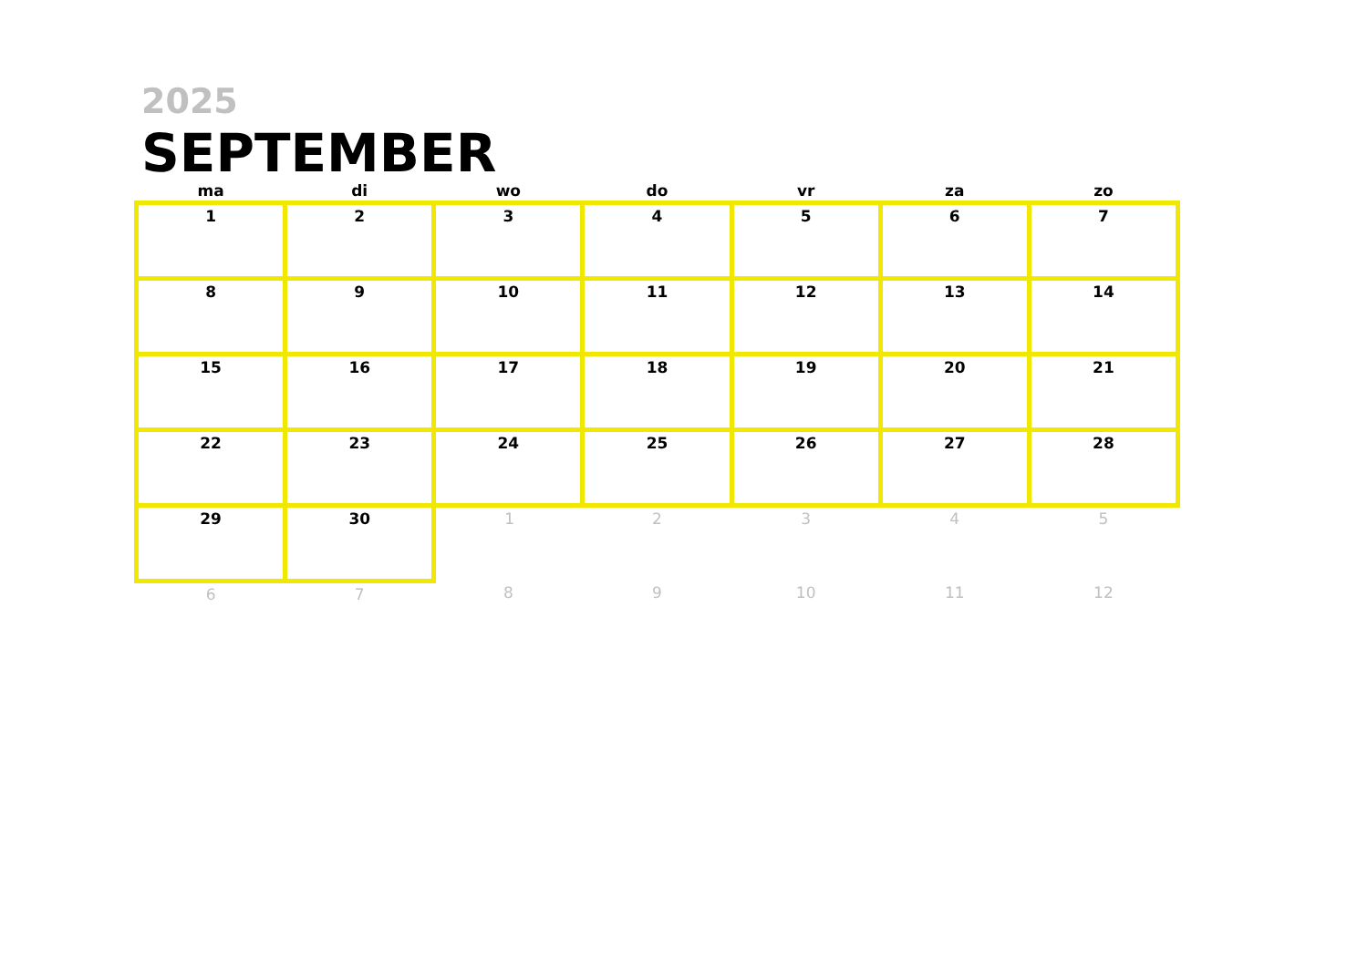2025
SEPTEMBER
| ma | di | wo | do | vr | za | zo |
| --- | --- | --- | --- | --- | --- | --- |
| 1 | 2 | 3 | 4 | 5 | 6 | 7 |
| 8 | 9 | 10 | 11 | 12 | 13 | 14 |
| 15 | 16 | 17 | 18 | 19 | 20 | 21 |
| 22 | 23 | 24 | 25 | 26 | 27 | 28 |
| 29 | 30 | 1 | 2 | 3 | 4 | 5 |
| 6 | 7 | 8 | 9 | 10 | 11 | 12 |